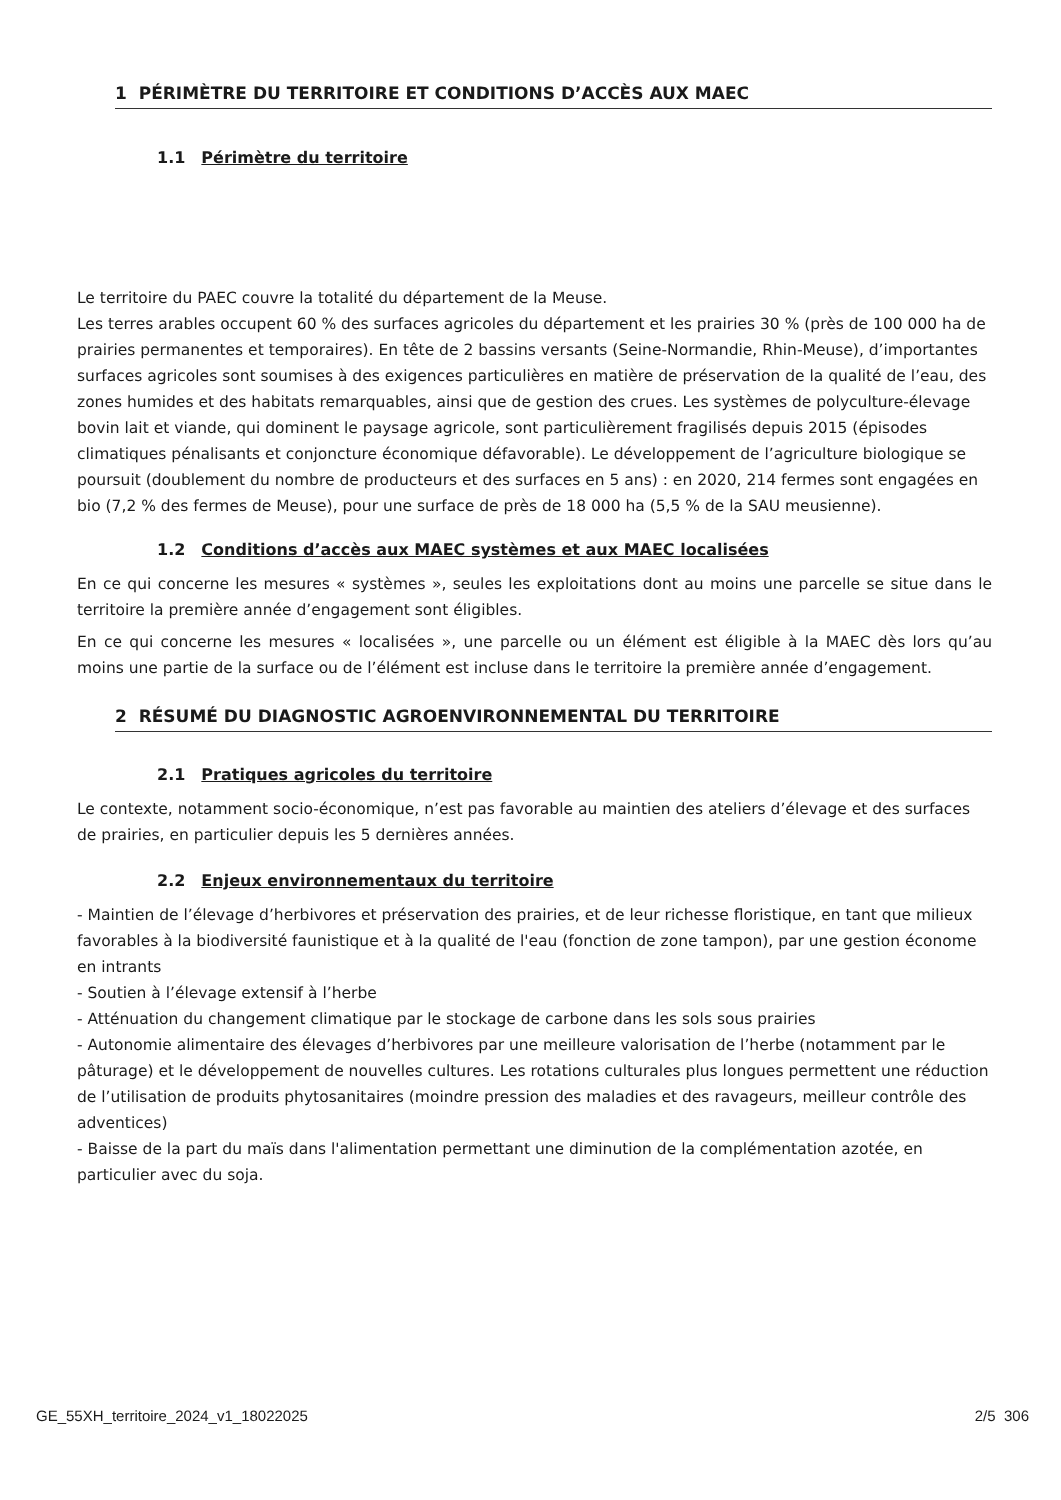1 PÉRIMÈTRE DU TERRITOIRE ET CONDITIONS D’ACCÈS AUX MAEC
1.1 Périmètre du territoire
Le territoire du PAEC couvre la totalité du département de la Meuse.
Les terres arables occupent 60 % des surfaces agricoles du département et les prairies 30 % (près de 100 000 ha de prairies permanentes et temporaires). En tête de 2 bassins versants (Seine-Normandie, Rhin-Meuse), d’importantes surfaces agricoles sont soumises à des exigences particulières en matière de préservation de la qualité de l’eau, des zones humides et des habitats remarquables, ainsi que de gestion des crues. Les systèmes de polyculture-élevage bovin lait et viande, qui dominent le paysage agricole, sont particulièrement fragilisés depuis 2015 (épisodes climatiques pénalisants et conjoncture économique défavorable). Le développement de l’agriculture biologique se poursuit (doublement du nombre de producteurs et des surfaces en 5 ans) : en 2020, 214 fermes sont engagées en bio (7,2 % des fermes de Meuse), pour une surface de près de 18 000 ha (5,5 % de la SAU meusienne).
1.2 Conditions d’accès aux MAEC systèmes et aux MAEC localisées
En ce qui concerne les mesures « systèmes », seules les exploitations dont au moins une parcelle se situe dans le territoire la première année d’engagement sont éligibles.
En ce qui concerne les mesures « localisées », une parcelle ou un élément est éligible à la MAEC dès lors qu’au moins une partie de la surface ou de l’élément est incluse dans le territoire la première année d’engagement.
2 RÉSUMÉ DU DIAGNOSTIC AGROENVIRONNEMENTAL DU TERRITOIRE
2.1 Pratiques agricoles du territoire
Le contexte, notamment socio-économique, n’est pas favorable au maintien des ateliers d’élevage et des surfaces de prairies, en particulier depuis les 5 dernières années.
2.2 Enjeux environnementaux du territoire
- Maintien de l’élevage d’herbivores et préservation des prairies, et de leur richesse floristique, en tant que milieux favorables à la biodiversité faunistique et à la qualité de l'eau (fonction de zone tampon), par une gestion économe en intrants
- Soutien à l’élevage extensif à l’herbe
- Atténuation du changement climatique par le stockage de carbone dans les sols sous prairies
- Autonomie alimentaire des élevages d’herbivores par une meilleure valorisation de l’herbe (notamment par le pâturage) et le développement de nouvelles cultures. Les rotations culturales plus longues permettent une réduction de l’utilisation de produits phytosanitaires (moindre pression des maladies et des ravageurs, meilleur contrôle des adventices)
- Baisse de la part du maïs dans l'alimentation permettant une diminution de la complémentation azotée, en particulier avec du soja.
GE_55XH_territoire_2024_v1_18022025 2/5 306